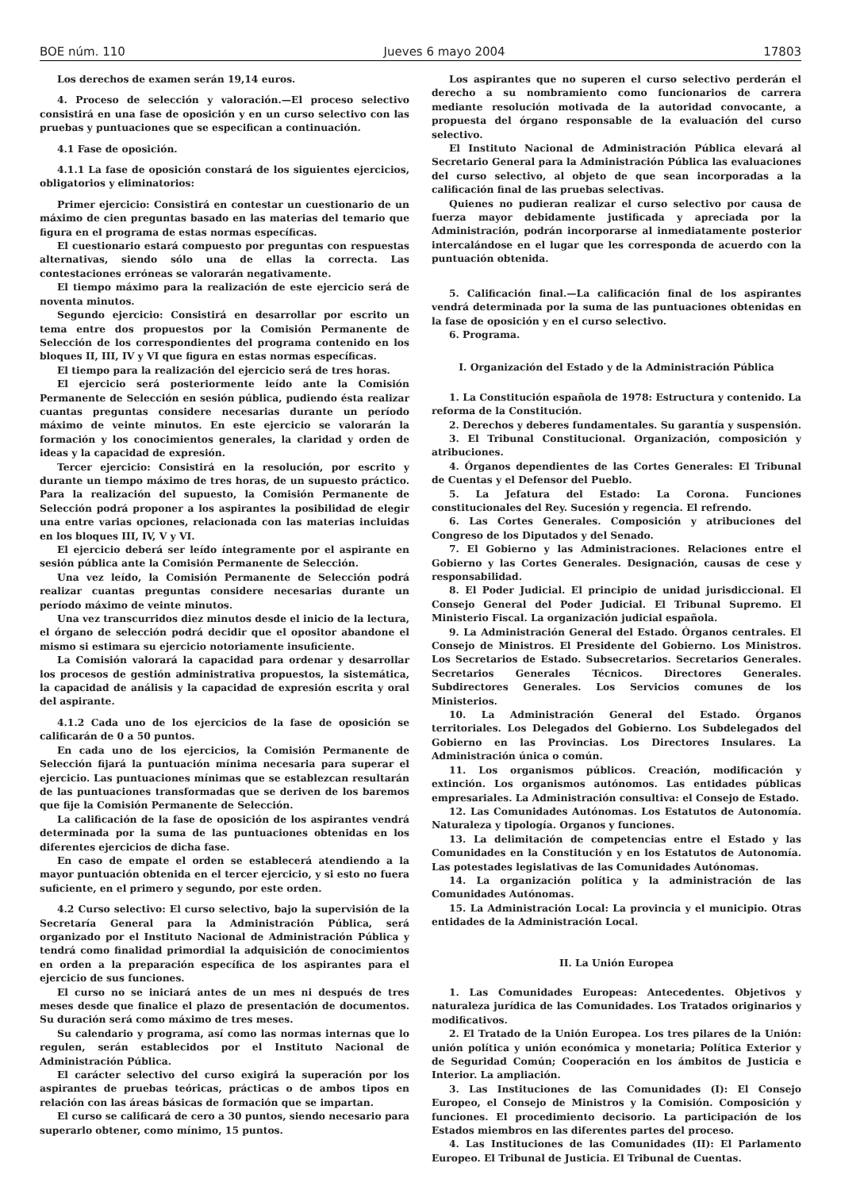BOE núm. 110 Jueves 6 mayo 2004 17803
Los derechos de examen serán 19,14 euros.
4. Proceso de selección y valoración.—El proceso selectivo consistirá en una fase de oposición y en un curso selectivo con las pruebas y puntuaciones que se especifican a continuación.
4.1 Fase de oposición.
4.1.1 La fase de oposición constará de los siguientes ejercicios, obligatorios y eliminatorios:
Primer ejercicio: Consistirá en contestar un cuestionario de un máximo de cien preguntas basado en las materias del temario que figura en el programa de estas normas específicas.
El cuestionario estará compuesto por preguntas con respuestas alternativas, siendo sólo una de ellas la correcta. Las contestaciones erróneas se valorarán negativamente.
El tiempo máximo para la realización de este ejercicio será de noventa minutos.
Segundo ejercicio: Consistirá en desarrollar por escrito un tema entre dos propuestos por la Comisión Permanente de Selección de los correspondientes del programa contenido en los bloques II, III, IV y VI que figura en estas normas específicas.
El tiempo para la realización del ejercicio será de tres horas.
El ejercicio será posteriormente leído ante la Comisión Permanente de Selección en sesión pública, pudiendo ésta realizar cuantas preguntas considere necesarias durante un período máximo de veinte minutos. En este ejercicio se valorarán la formación y los conocimientos generales, la claridad y orden de ideas y la capacidad de expresión.
Tercer ejercicio: Consistirá en la resolución, por escrito y durante un tiempo máximo de tres horas, de un supuesto práctico. Para la realización del supuesto, la Comisión Permanente de Selección podrá proponer a los aspirantes la posibilidad de elegir una entre varias opciones, relacionada con las materias incluidas en los bloques III, IV, V y VI.
El ejercicio deberá ser leído íntegramente por el aspirante en sesión pública ante la Comisión Permanente de Selección.
Una vez leído, la Comisión Permanente de Selección podrá realizar cuantas preguntas considere necesarias durante un período máximo de veinte minutos.
Una vez transcurridos diez minutos desde el inicio de la lectura, el órgano de selección podrá decidir que el opositor abandone el mismo si estimara su ejercicio notoriamente insuficiente.
La Comisión valorará la capacidad para ordenar y desarrollar los procesos de gestión administrativa propuestos, la sistemática, la capacidad de análisis y la capacidad de expresión escrita y oral del aspirante.
4.1.2 Cada uno de los ejercicios de la fase de oposición se calificarán de 0 a 50 puntos.
En cada uno de los ejercicios, la Comisión Permanente de Selección fijará la puntuación mínima necesaria para superar el ejercicio. Las puntuaciones mínimas que se establezcan resultarán de las puntuaciones transformadas que se deriven de los baremos que fije la Comisión Permanente de Selección.
La calificación de la fase de oposición de los aspirantes vendrá determinada por la suma de las puntuaciones obtenidas en los diferentes ejercicios de dicha fase.
En caso de empate el orden se establecerá atendiendo a la mayor puntuación obtenida en el tercer ejercicio, y si esto no fuera suficiente, en el primero y segundo, por este orden.
4.2 Curso selectivo: El curso selectivo, bajo la supervisión de la Secretaría General para la Administración Pública, será organizado por el Instituto Nacional de Administración Pública y tendrá como finalidad primordial la adquisición de conocimientos en orden a la preparación específica de los aspirantes para el ejercicio de sus funciones.
El curso no se iniciará antes de un mes ni después de tres meses desde que finalice el plazo de presentación de documentos. Su duración será como máximo de tres meses.
Su calendario y programa, así como las normas internas que lo regulen, serán establecidos por el Instituto Nacional de Administración Pública.
El carácter selectivo del curso exigirá la superación por los aspirantes de pruebas teóricas, prácticas o de ambos tipos en relación con las áreas básicas de formación que se impartan.
El curso se calificará de cero a 30 puntos, siendo necesario para superarlo obtener, como mínimo, 15 puntos.
Los aspirantes que no superen el curso selectivo perderán el derecho a su nombramiento como funcionarios de carrera mediante resolución motivada de la autoridad convocante, a propuesta del órgano responsable de la evaluación del curso selectivo.
El Instituto Nacional de Administración Pública elevará al Secretario General para la Administración Pública las evaluaciones del curso selectivo, al objeto de que sean incorporadas a la calificación final de las pruebas selectivas.
Quienes no pudieran realizar el curso selectivo por causa de fuerza mayor debidamente justificada y apreciada por la Administración, podrán incorporarse al inmediatamente posterior intercalándose en el lugar que les corresponda de acuerdo con la puntuación obtenida.
5. Calificación final.—La calificación final de los aspirantes vendrá determinada por la suma de las puntuaciones obtenidas en la fase de oposición y en el curso selectivo.
6. Programa.
I. Organización del Estado y de la Administración Pública
1. La Constitución española de 1978: Estructura y contenido. La reforma de la Constitución.
2. Derechos y deberes fundamentales. Su garantía y suspensión.
3. El Tribunal Constitucional. Organización, composición y atribuciones.
4. Órganos dependientes de las Cortes Generales: El Tribunal de Cuentas y el Defensor del Pueblo.
5. La Jefatura del Estado: La Corona. Funciones constitucionales del Rey. Sucesión y regencia. El refrendo.
6. Las Cortes Generales. Composición y atribuciones del Congreso de los Diputados y del Senado.
7. El Gobierno y las Administraciones. Relaciones entre el Gobierno y las Cortes Generales. Designación, causas de cese y responsabilidad.
8. El Poder Judicial. El principio de unidad jurisdiccional. El Consejo General del Poder Judicial. El Tribunal Supremo. El Ministerio Fiscal. La organización judicial española.
9. La Administración General del Estado. Órganos centrales. El Consejo de Ministros. El Presidente del Gobierno. Los Ministros. Los Secretarios de Estado. Subsecretarios. Secretarios Generales. Secretarios Generales Técnicos. Directores Generales. Subdirectores Generales. Los Servicios comunes de los Ministerios.
10. La Administración General del Estado. Órganos territoriales. Los Delegados del Gobierno. Los Subdelegados del Gobierno en las Provincias. Los Directores Insulares. La Administración única o común.
11. Los organismos públicos. Creación, modificación y extinción. Los organismos autónomos. Las entidades públicas empresariales. La Administración consultiva: el Consejo de Estado.
12. Las Comunidades Autónomas. Los Estatutos de Autonomía. Naturaleza y tipología. Organos y funciones.
13. La delimitación de competencias entre el Estado y las Comunidades en la Constitución y en los Estatutos de Autonomía. Las potestades legislativas de las Comunidades Autónomas.
14. La organización política y la administración de las Comunidades Autónomas.
15. La Administración Local: La provincia y el municipio. Otras entidades de la Administración Local.
II. La Unión Europea
1. Las Comunidades Europeas: Antecedentes. Objetivos y naturaleza jurídica de las Comunidades. Los Tratados originarios y modificativos.
2. El Tratado de la Unión Europea. Los tres pilares de la Unión: unión política y unión económica y monetaria; Política Exterior y de Seguridad Común; Cooperación en los ámbitos de Justicia e Interior. La ampliación.
3. Las Instituciones de las Comunidades (I): El Consejo Europeo, el Consejo de Ministros y la Comisión. Composición y funciones. El procedimiento decisorio. La participación de los Estados miembros en las diferentes partes del proceso.
4. Las Instituciones de las Comunidades (II): El Parlamento Europeo. El Tribunal de Justicia. El Tribunal de Cuentas.